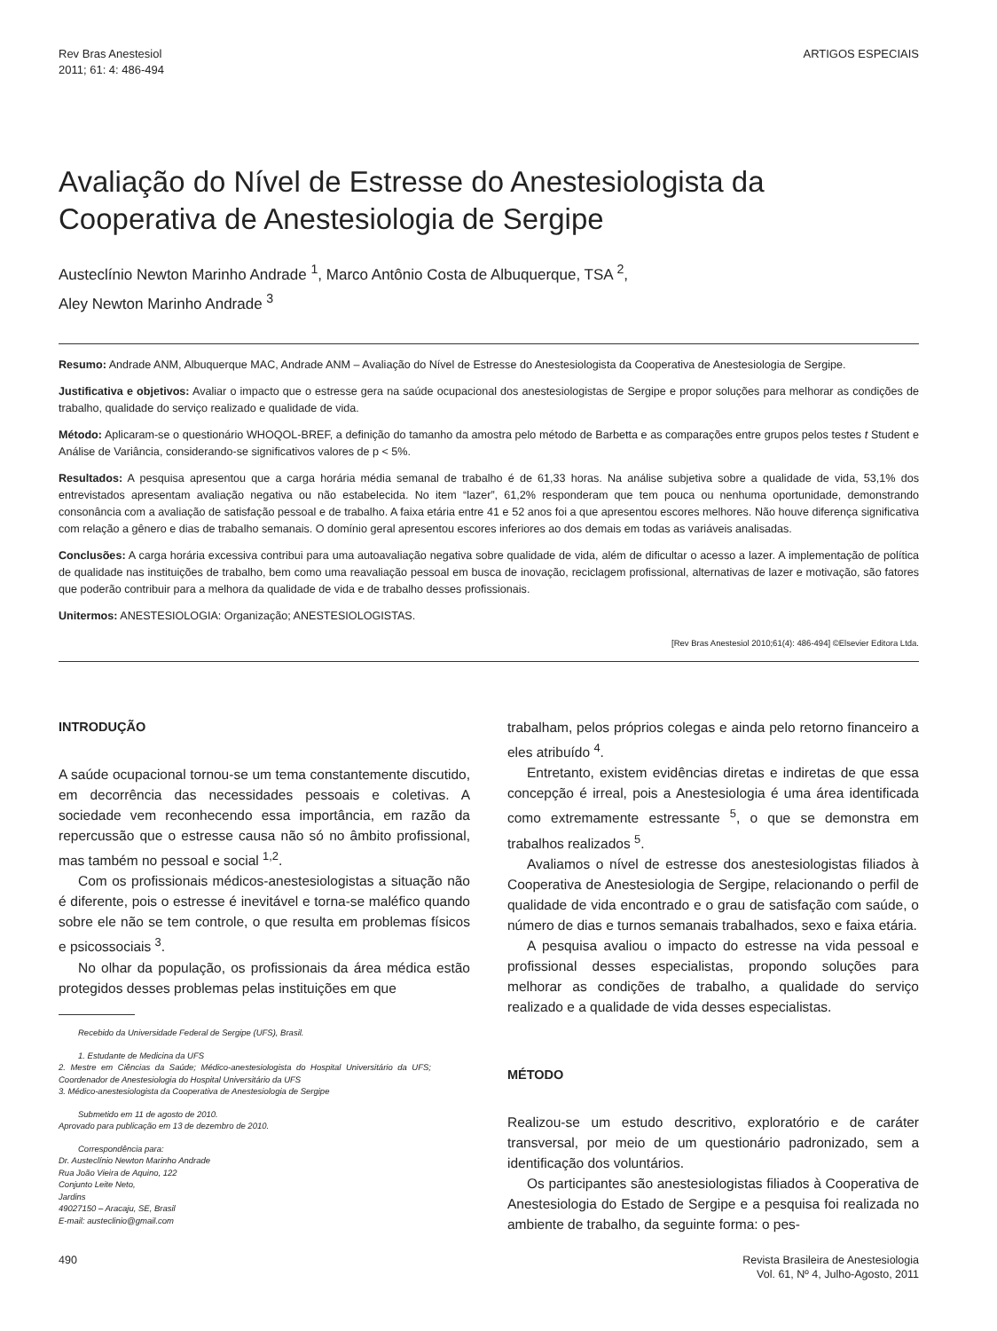Rev Bras Anestesiol
2011; 61: 4: 486-494
ARTIGOS ESPECIAIS
Avaliação do Nível de Estresse do Anestesiologista da Cooperativa de Anestesiologia de Sergipe
Austeclínio Newton Marinho Andrade <sup>1</sup>, Marco Antônio Costa de Albuquerque, TSA <sup>2</sup>,
Aley Newton Marinho Andrade <sup>3</sup>
Resumo: Andrade ANM, Albuquerque MAC, Andrade ANM – Avaliação do Nível de Estresse do Anestesiologista da Cooperativa de Anestesiologia de Sergipe.
Justificativa e objetivos: Avaliar o impacto que o estresse gera na saúde ocupacional dos anestesiologistas de Sergipe e propor soluções para melhorar as condições de trabalho, qualidade do serviço realizado e qualidade de vida.
Método: Aplicaram-se o questionário WHOQOL-BREF, a definição do tamanho da amostra pelo método de Barbetta e as comparações entre grupos pelos testes t Student e Análise de Variância, considerando-se significativos valores de p < 5%.
Resultados: A pesquisa apresentou que a carga horária média semanal de trabalho é de 61,33 horas. Na análise subjetiva sobre a qualidade de vida, 53,1% dos entrevistados apresentam avaliação negativa ou não estabelecida. No item “lazer”, 61,2% responderam que tem pouca ou nenhuma oportunidade, demonstrando consonância com a avaliação de satisfação pessoal e de trabalho. A faixa etária entre 41 e 52 anos foi a que apresentou escores melhores. Não houve diferença significativa com relação a gênero e dias de trabalho semanais. O domínio geral apresentou escores inferiores ao dos demais em todas as variáveis analisadas.
Conclusões: A carga horária excessiva contribui para uma autoavaliação negativa sobre qualidade de vida, além de dificultar o acesso a lazer. A implementação de política de qualidade nas instituições de trabalho, bem como uma reavaliação pessoal em busca de inovação, reciclagem profissional, alternativas de lazer e motivação, são fatores que poderão contribuir para a melhora da qualidade de vida e de trabalho desses profissionais.
Unitermos: ANESTESIOLOGIA: Organização; ANESTESIOLOGISTAS.
[Rev Bras Anestesiol 2010;61(4): 486-494] ©Elsevier Editora Ltda.
INTRODUÇÃO
A saúde ocupacional tornou-se um tema constantemente discutido, em decorrência das necessidades pessoais e coletivas. A sociedade vem reconhecendo essa importância, em razão da repercussão que o estresse causa não só no âmbito profissional, mas também no pessoal e social <sup>1,2</sup>.
Com os profissionais médicos-anestesiologistas a situação não é diferente, pois o estresse é inevitável e torna-se maléfico quando sobre ele não se tem controle, o que resulta em problemas físicos e psicossociais <sup>3</sup>.
No olhar da população, os profissionais da área médica estão protegidos desses problemas pelas instituições em que
Recebido da Universidade Federal de Sergipe (UFS), Brasil.
1. Estudante de Medicina da UFS
2. Mestre em Ciências da Saúde; Médico-anestesiologista do Hospital Universitário da UFS; Coordenador de Anestesiologia do Hospital Universitário da UFS
3. Médico-anestesiologista da Cooperativa de Anestesiologia de Sergipe
Submetido em 11 de agosto de 2010.
Aprovado para publicação em 13 de dezembro de 2010.
Correspondência para:
Dr. Austeclínio Newton Marinho Andrade
Rua João Vieira de Aquino, 122
Conjunto Leite Neto,
Jardins
49027150 – Aracaju, SE, Brasil
E-mail: austeclinio@gmail.com
trabalham, pelos próprios colegas e ainda pelo retorno financeiro a eles atribuído <sup>4</sup>.
Entretanto, existem evidências diretas e indiretas de que essa concepção é irreal, pois a Anestesiologia é uma área identificada como extremamente estressante <sup>5</sup>, o que se demonstra em trabalhos realizados <sup>5</sup>.
Avaliamos o nível de estresse dos anestesiologistas filiados à Cooperativa de Anestesiologia de Sergipe, relacionando o perfil de qualidade de vida encontrado e o grau de satisfação com saúde, o número de dias e turnos semanais trabalhados, sexo e faixa etária.
A pesquisa avaliou o impacto do estresse na vida pessoal e profissional desses especialistas, propondo soluções para melhorar as condições de trabalho, a qualidade do serviço realizado e a qualidade de vida desses especialistas.
MÉTODO
Realizou-se um estudo descritivo, exploratório e de caráter transversal, por meio de um questionário padronizado, sem a identificação dos voluntários.
Os participantes são anestesiologistas filiados à Cooperativa de Anestesiologia do Estado de Sergipe e a pesquisa foi realizada no ambiente de trabalho, da seguinte forma: o pes-
490 Revista Brasileira de Anestesiologia
Vol. 61, Nº 4, Julho-Agosto, 2011